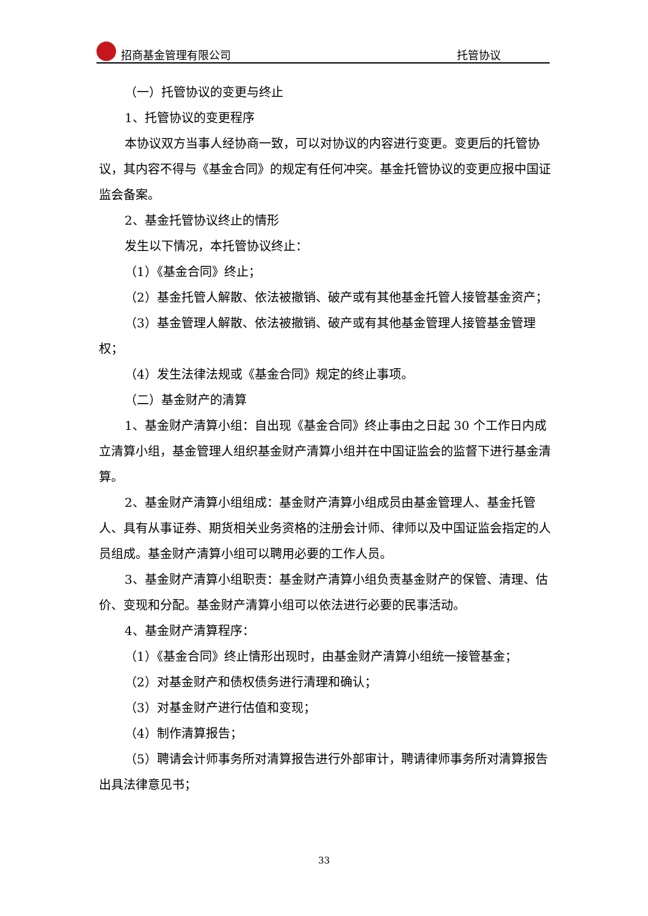招商基金管理有限公司 托管协议
（一）托管协议的变更与终止
1、托管协议的变更程序
本协议双方当事人经协商一致，可以对协议的内容进行变更。变更后的托管协议，其内容不得与《基金合同》的规定有任何冲突。基金托管协议的变更应报中国证监会备案。
2、基金托管协议终止的情形
发生以下情况，本托管协议终止：
（1）《基金合同》终止；
（2）基金托管人解散、依法被撤销、破产或有其他基金托管人接管基金资产；
（3）基金管理人解散、依法被撤销、破产或有其他基金管理人接管基金管理权；
（4）发生法律法规或《基金合同》规定的终止事项。
（二）基金财产的清算
1、基金财产清算小组：自出现《基金合同》终止事由之日起 30 个工作日内成立清算小组，基金管理人组织基金财产清算小组并在中国证监会的监督下进行基金清算。
2、基金财产清算小组组成：基金财产清算小组成员由基金管理人、基金托管人、具有从事证券、期货相关业务资格的注册会计师、律师以及中国证监会指定的人员组成。基金财产清算小组可以聘用必要的工作人员。
3、基金财产清算小组职责：基金财产清算小组负责基金财产的保管、清理、估价、变现和分配。基金财产清算小组可以依法进行必要的民事活动。
4、基金财产清算程序：
（1）《基金合同》终止情形出现时，由基金财产清算小组统一接管基金；
（2）对基金财产和债权债务进行清理和确认；
（3）对基金财产进行估值和变现；
（4）制作清算报告；
（5）聘请会计师事务所对清算报告进行外部审计，聘请律师事务所对清算报告出具法律意见书；
33